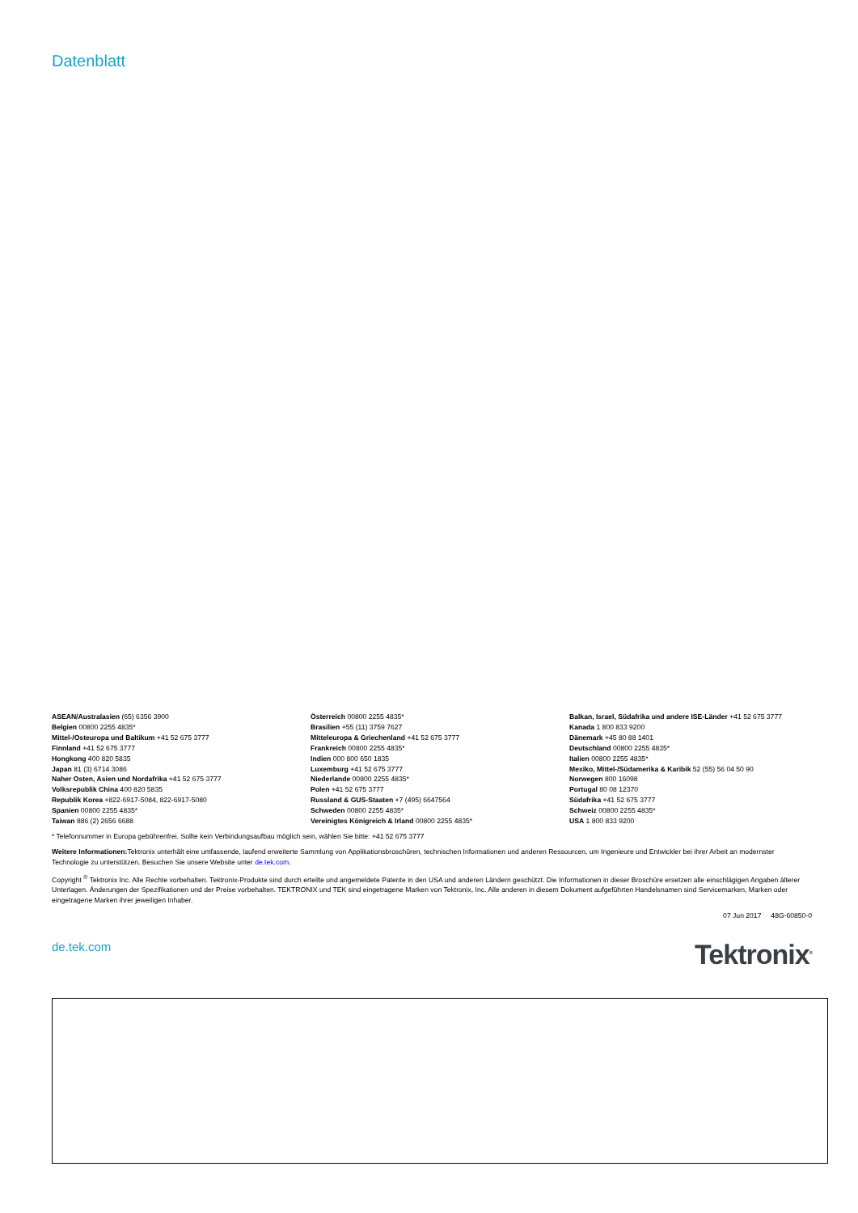Datenblatt
ASEAN/Australasien (65) 6356 3900
Belgien 00800 2255 4835*
Mittel-/Osteuropa und Baltikum +41 52 675 3777
Finnland +41 52 675 3777
Hongkong 400 820 5835
Japan 81 (3) 6714 3086
Naher Osten, Asien und Nordafrika +41 52 675 3777
Volksrepublik China 400 820 5835
Republik Korea +822-6917-5084, 822-6917-5080
Spanien 00800 2255 4835*
Taiwan 886 (2) 2656 6688
Österreich 00800 2255 4835*
Brasilien +55 (11) 3759 7627
Mitteleuropa & Griechenland +41 52 675 3777
Frankreich 00800 2255 4835*
Indien 000 800 650 1835
Luxemburg +41 52 675 3777
Niederlande 00800 2255 4835*
Polen +41 52 675 3777
Russland & GUS-Staaten +7 (495) 6647564
Schweden 00800 2255 4835*
Vereinigtes Königreich & Irland 00800 2255 4835*
Balkan, Israel, Südafrika und andere ISE-Länder +41 52 675 3777
Kanada 1 800 833 9200
Dänemark +45 80 88 1401
Deutschland 00800 2255 4835*
Italien 00800 2255 4835*
Mexiko, Mittel-/Südamerika & Karibik 52 (55) 56 04 50 90
Norwegen 800 16098
Portugal 80 08 12370
Südafrika +41 52 675 3777
Schweiz 00800 2255 4835*
USA 1 800 833 9200
* Telefonnummer in Europa gebührenfrei. Sollte kein Verbindungsaufbau möglich sein, wählen Sie bitte: +41 52 675 3777
Weitere Informationen: Tektronix unterhält eine umfassende, laufend erweiterte Sammlung von Applikationsbroschüren, technischen Informationen und anderen Ressourcen, um Ingenieure und Entwickler bei ihrer Arbeit an modernster Technologie zu unterstützen. Besuchen Sie unsere Website unter de.tek.com.
Copyright <sup>©</sup> Tektronix Inc. Alle Rechte vorbehalten. Tektronix-Produkte sind durch erteilte und angemeldete Patente in den USA und anderen Ländern geschützt. Die Informationen in dieser Broschüre ersetzen alle einschlägigen Angaben älterer Unterlagen. Änderungen der Spezifikationen und der Preise vorbehalten. TEKTRONIX und TEK sind eingetragene Marken von Tektronix, Inc. Alle anderen in diesem Dokument aufgeführten Handelsnamen sind Servicemarken, Marken oder eingetragene Marken ihrer jeweiligen Inhaber.
07 Jun 2017 48G-60850-0
de.tek.com
Tektronix<sup>®</sup>